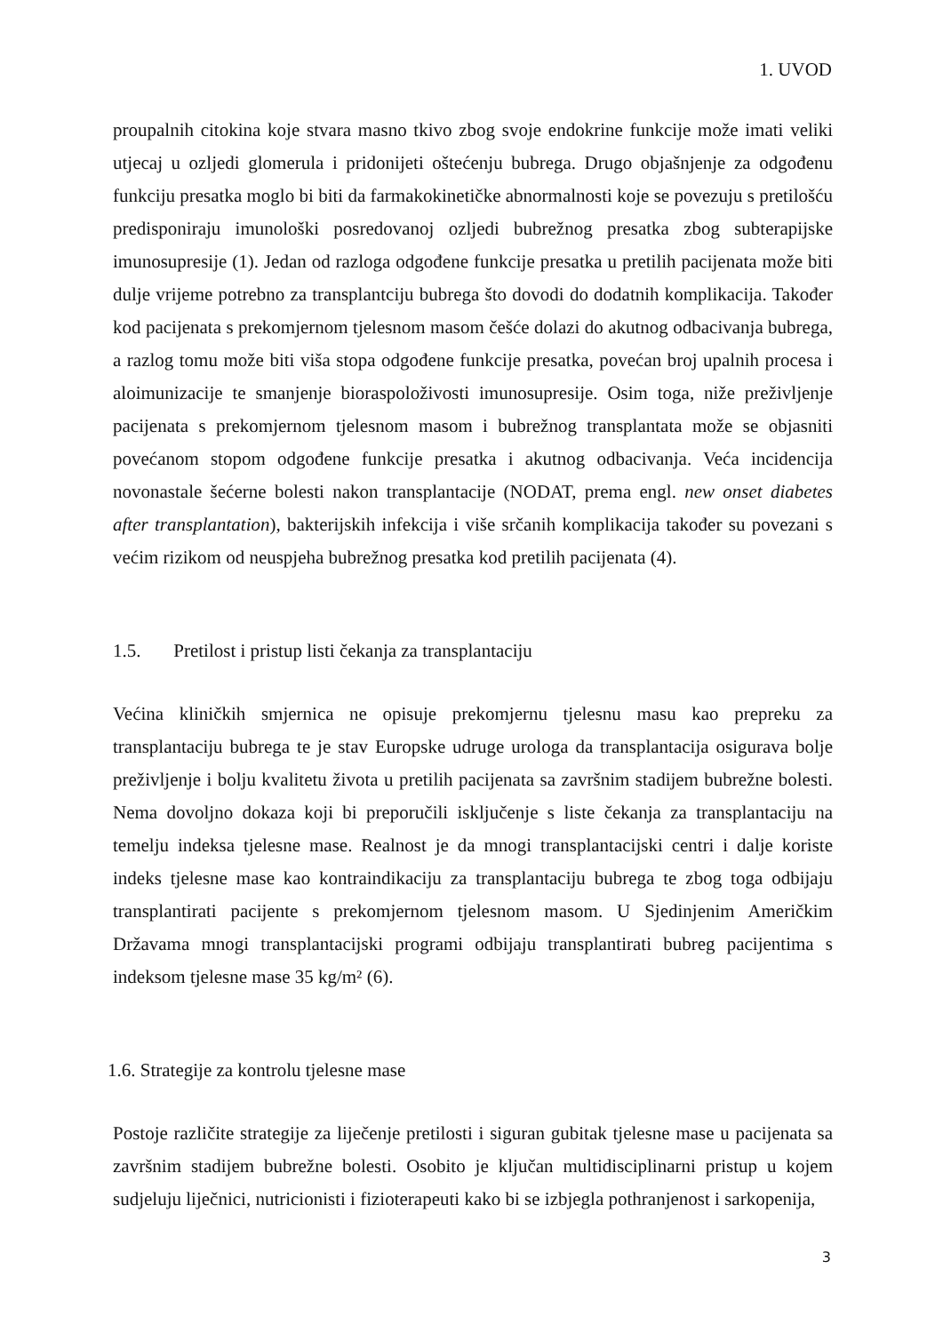1. UVOD
proupalnih citokina koje stvara masno tkivo zbog svoje endokrine funkcije može imati veliki utjecaj u ozljedi glomerula i pridonijeti oštećenju bubrega. Drugo objašnjenje za odgođenu funkciju presatka moglo bi biti da farmakokinetičke abnormalnosti koje se povezuju s pretilošću predisponiraju imunološki posredovanoj ozljedi bubrežnog presatka zbog subterapijske imunosupresije (1). Jedan od razloga odgođene funkcije presatka u pretilih pacijenata može biti dulje vrijeme potrebno za transplantciju bubrega što dovodi do dodatnih komplikacija. Također kod pacijenata s prekomjernom tjelesnom masom češće dolazi do akutnog odbacivanja bubrega, a razlog tomu može biti viša stopa odgođene funkcije presatka, povećan broj upalnih procesa i aloimunizacije te smanjenje bioraspoloživosti imunosupresije. Osim toga, niže preživljenje pacijenata s prekomjernom tjelesnom masom i bubrežnog transplantata može se objasniti povećanom stopom odgođene funkcije presatka i akutnog odbacivanja. Veća incidencija novonastale šećerne bolesti nakon transplantacije (NODAT, prema engl. new onset diabetes after transplantation), bakterijskih infekcija i više srčanih komplikacija također su povezani s većim rizikom od neuspjeha bubrežnog presatka kod pretilih pacijenata (4).
1.5. Pretilost i pristup listi čekanja za transplantaciju
Većina kliničkih smjernica ne opisuje prekomjernu tjelesnu masu kao prepreku za transplantaciju bubrega te je stav Europske udruge urologa da transplantacija osigurava bolje preživljenje i bolju kvalitetu života u pretilih pacijenata sa završnim stadijem bubrežne bolesti. Nema dovoljno dokaza koji bi preporučili isključenje s liste čekanja za transplantaciju na temelju indeksa tjelesne mase. Realnost je da mnogi transplantacijski centri i dalje koriste indeks tjelesne mase kao kontraindikaciju za transplantaciju bubrega te zbog toga odbijaju transplantirati pacijente s prekomjernom tjelesnom masom. U Sjedinjenim Američkim Državama mnogi transplantacijski programi odbijaju transplantirati bubreg pacijentima s indeksom tjelesne mase 35 kg/m² (6).
1.6. Strategije za kontrolu tjelesne mase
Postoje različite strategije za liječenje pretilosti i siguran gubitak tjelesne mase u pacijenata sa završnim stadijem bubrežne bolesti. Osobito je ključan multidisciplinarni pristup u kojem sudjeluju liječnici, nutricionisti i fizioterapeuti kako bi se izbjegla pothranjenost i sarkopenija,
3